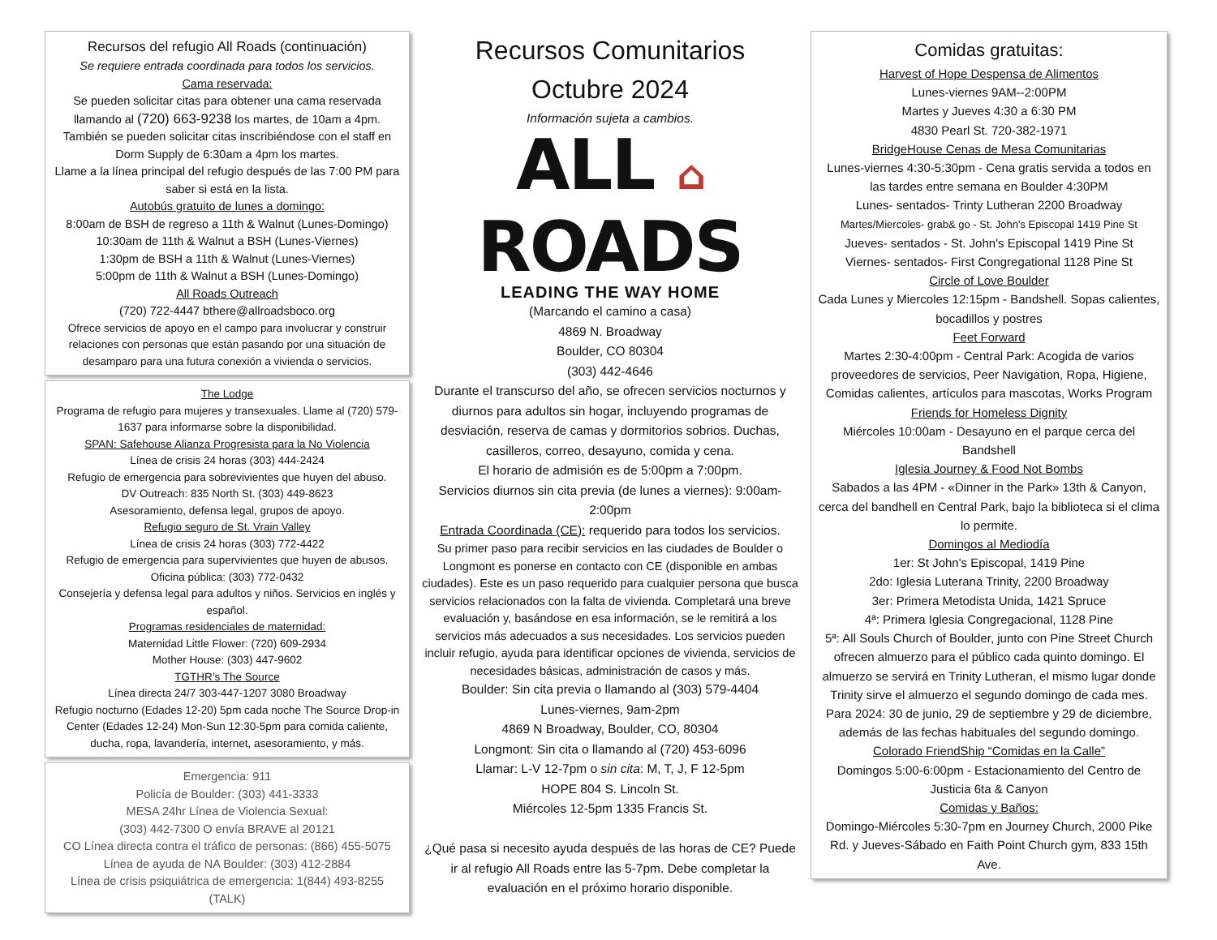Recursos del refugio All Roads (continuación)
Se requiere entrada coordinada para todos los servicios.
Cama reservada:
Se pueden solicitar citas para obtener una cama reservada llamando al (720) 663-9238 los martes, de 10am a 4pm. También se pueden solicitar citas inscribiéndose con el staff en Dorm Supply de 6:30am a 4pm los martes.
Llame a la línea principal del refugio después de las 7:00 PM para saber si está en la lista.
Autobús gratuito de lunes a domingo:
8:00am de BSH de regreso a 11th & Walnut (Lunes-Domingo)
10:30am de 11th & Walnut a BSH (Lunes-Viernes)
1:30pm de BSH a 11th & Walnut (Lunes-Viernes)
5:00pm de 11th & Walnut a BSH (Lunes-Domingo)
All Roads Outreach
(720) 722-4447 bthere@allroadsboco.org
Ofrece servicios de apoyo en el campo para involucrar y construir relaciones con personas que están pasando por una situación de desamparo para una futura conexión a vivienda o servicios.
The Lodge
Programa de refugio para mujeres y transexuales. Llame al (720) 579-1637 para informarse sobre la disponibilidad.
SPAN: Safehouse Alianza Progresista para la No Violencia
Línea de crisis 24 horas (303) 444-2424
Refugio de emergencia para sobrevivientes que huyen del abuso.
DV Outreach: 835 North St. (303) 449-8623
Asesoramiento, defensa legal, grupos de apoyo.
Refugio seguro de St. Vrain Valley
Línea de crisis 24 horas (303) 772-4422
Refugio de emergencia para supervivientes que huyen de abusos.
Oficina pública: (303) 772-0432
Consejería y defensa legal para adultos y niños. Servicios en inglés y español.
Programas residenciales de maternidad:
Maternidad Little Flower: (720) 609-2934
Mother House: (303) 447-9602
TGTHR’s The Source
Línea directa 24/7 303-447-1207 3080 Broadway
Refugio nocturno (Edades 12-20) 5pm cada noche The Source Drop-in Center (Edades 12-24) Mon-Sun 12:30-5pm para comida caliente, ducha, ropa, lavandería, internet, asesoramiento, y más.
Emergencia: 911
Policía de Boulder: (303) 441-3333
MESA 24hr Línea de Violencia Sexual:
(303) 442-7300 O envía BRAVE al 20121
CO Línea directa contra el tráfico de personas: (866) 455-5075
Línea de ayuda de NA Boulder: (303) 412-2884
Línea de crisis psiquiátrica de emergencia: 1(844) 493-8255 (TALK)
Recursos Comunitarios
Octubre 2024
Información sujeta a cambios.
ALL ⌂
ROADS
LEADING THE WAY HOME
(Marcando el camino a casa)
4869 N. Broadway
Boulder, CO 80304
(303) 442-4646
Durante el transcurso del año, se ofrecen servicios nocturnos y diurnos para adultos sin hogar, incluyendo programas de desviación, reserva de camas y dormitorios sobrios. Duchas, casilleros, correo, desayuno, comida y cena.
El horario de admisión es de 5:00pm a 7:00pm.
Servicios diurnos sin cita previa (de lunes a viernes): 9:00am- 2:00pm
Entrada Coordinada (CE): requerido para todos los servicios.
Su primer paso para recibir servicios en las ciudades de Boulder o Longmont es ponerse en contacto con CE (disponible en ambas ciudades). Este es un paso requerido para cualquier persona que busca servicios relacionados con la falta de vivienda. Completará una breve evaluación y, basándose en esa información, se le remitirá a los servicios más adecuados a sus necesidades. Los servicios pueden incluir refugio, ayuda para identificar opciones de vivienda, servicios de necesidades básicas, administración de casos y más.
Boulder: Sin cita previa o llamando al (303) 579-4404
Lunes-viernes, 9am-2pm
4869 N Broadway, Boulder, CO, 80304
Longmont: Sin cita o llamando al (720) 453-6096
Llamar: L-V 12-7pm o sin cita: M, T, J, F 12-5pm
HOPE 804 S. Lincoln St.
Miércoles 12-5pm 1335 Francis St.
¿Qué pasa si necesito ayuda después de las horas de CE? Puede ir al refugio All Roads entre las 5-7pm. Debe completar la evaluación en el próximo horario disponible.
Comidas gratuitas:
Harvest of Hope Despensa de Alimentos
Lunes-viernes 9AM--2:00PM
Martes y Jueves 4:30 a 6:30 PM
4830 Pearl St. 720-382-1971
BridgeHouse Cenas de Mesa Comunitarias
Lunes-viernes 4:30-5:30pm - Cena gratis servida a todos en las tardes entre semana en Boulder 4:30PM
Lunes- sentados- Trinty Lutheran 2200 Broadway
Martes/Miercoles- grab& go - St. John's Episcopal 1419 Pine St
Jueves- sentados - St. John's Episcopal 1419 Pine St
Viernes- sentados- First Congregational 1128 Pine St
Circle of Love Boulder
Cada Lunes y Miercoles 12:15pm - Bandshell. Sopas calientes, bocadillos y postres
Feet Forward
Martes 2:30-4:00pm - Central Park: Acogida de varios proveedores de servicios, Peer Navigation, Ropa, Higiene, Comidas calientes, artículos para mascotas, Works Program
Friends for Homeless Dignity
Miércoles 10:00am - Desayuno en el parque cerca del Bandshell
Iglesia Journey & Food Not Bombs
Sabados a las 4PM - «Dinner in the Park» 13th & Canyon, cerca del bandhell en Central Park, bajo la biblioteca si el clima lo permite.
Domingos al Mediodía
1er: St John's Episcopal, 1419 Pine
2do: Iglesia Luterana Trinity, 2200 Broadway
3er: Primera Metodista Unida, 1421 Spruce
4ª: Primera Iglesia Congregacional, 1128 Pine
5ª: All Souls Church of Boulder, junto con Pine Street Church ofrecen almuerzo para el público cada quinto domingo. El almuerzo se servirá en Trinity Lutheran, el mismo lugar donde Trinity sirve el almuerzo el segundo domingo de cada mes. Para 2024: 30 de junio, 29 de septiembre y 29 de diciembre, además de las fechas habituales del segundo domingo.
Colorado FriendShip “Comidas en la Calle”
Domingos 5:00-6:00pm - Estacionamiento del Centro de Justicia 6ta & Canyon
Comidas y Baños:
Domingo-Miércoles 5:30-7pm en Journey Church, 2000 Pike Rd. y Jueves-Sábado en Faith Point Church gym, 833 15th Ave.